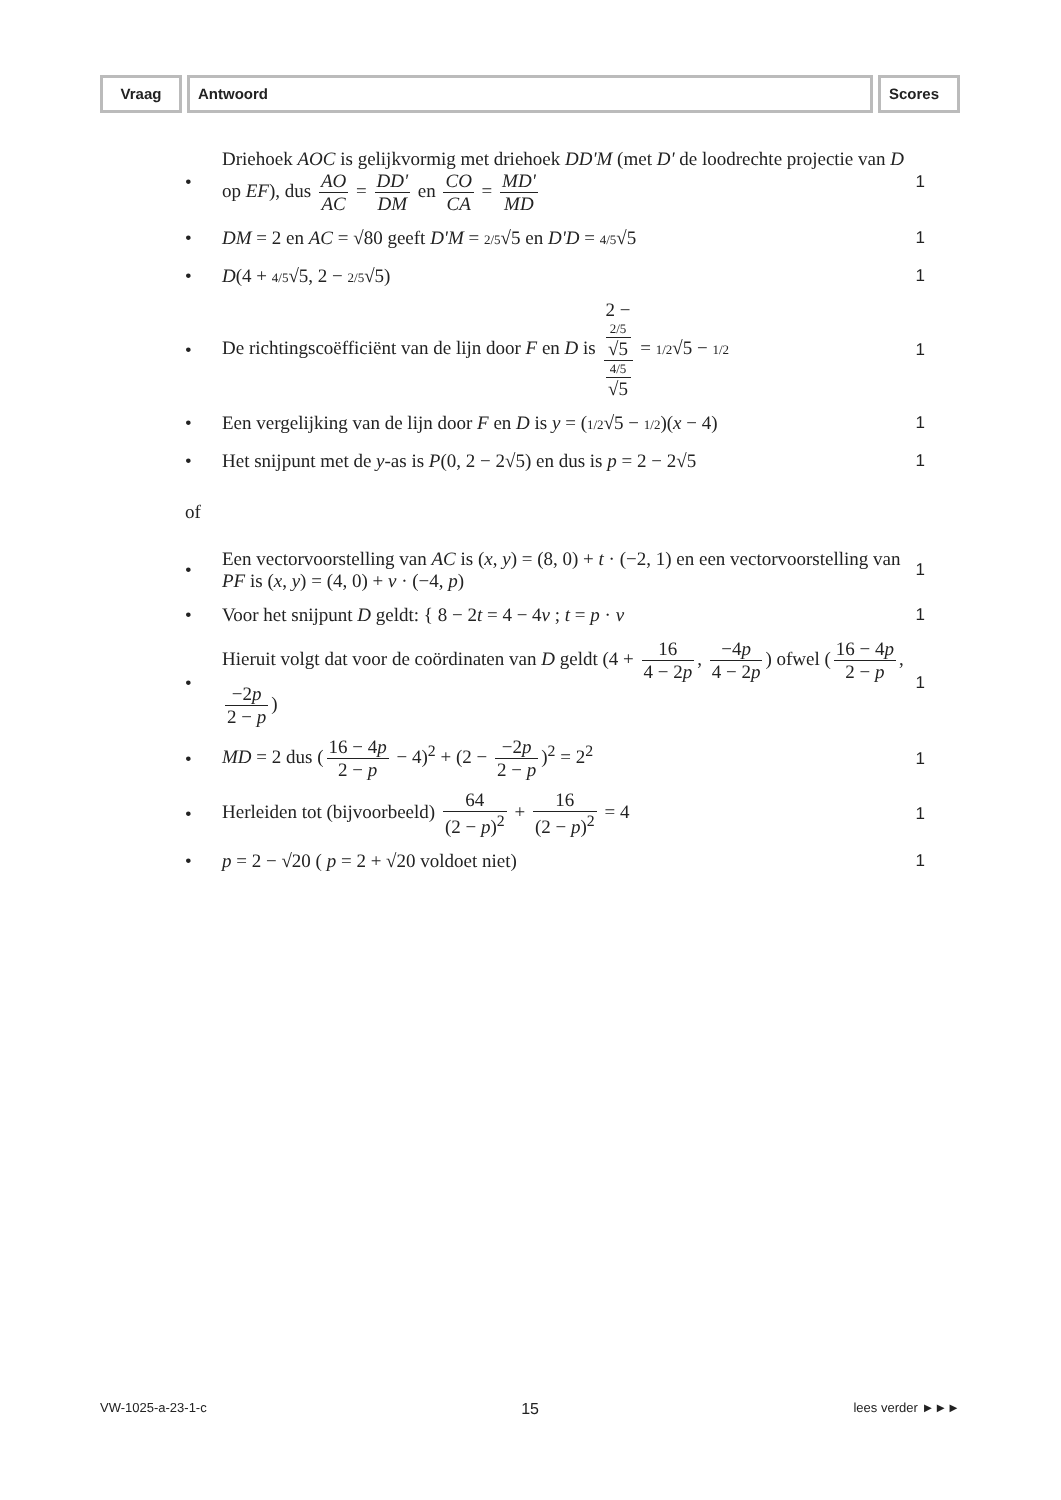Vraag Antwoord Scores
•
Driehoek AOC is gelijkvormig met driehoek DD'M (met D' de loodrechte projectie van D op EF), dus AO AC = DD' DM en CO CA = MD' MD
1
•
DM = 2 en AC = √80 geeft D'M = 2/5√5 en D'D = 4/5√5
1
• D(4 + 4/5√5, 2 − 2/5√5) 1
•
De richtingscoëfficiënt van de lijn door F en D is 2 −
2/5
√5 4/5
√5 = 1/2√5 − 1/2
1
•
Een vergelijking van de lijn door F en D is y = (1/2√5 − 1/2)(x − 4)
1
•
Het snijpunt met de y-as is P(0, 2 − 2√5) en dus is p = 2 − 2√5
1
of
•
Een vectorvoorstelling van AC is (x, y) = (8, 0) + t · (−2, 1) en een vectorvoorstelling van PF is (x, y) = (4, 0) + v · (−4, p)
1
•
Voor het snijpunt D geldt: { 8 − 2t = 4 − 4v ; t = p · v
1
•
Hieruit volgt dat voor de coördinaten van D geldt (4 + 16 4 − 2p, −4p 4 − 2p) ofwel (16 − 4p 2 − p, −2p 2 − p)
1
•
MD = 2 dus (16 − 4p 2 − p − 4)<sup>2</sup> + (2 − −2p 2 − p)<sup>2</sup> = 2<sup>2</sup>
1
•
Herleiden tot (bijvoorbeeld) 64 (2 − p)<sup>2</sup> + 16 (2 − p)<sup>2</sup> = 4
1
•
p = 2 − √20 ( p = 2 + √20 voldoet niet)
1
VW-1025-a-23-1-c 15 lees verder ►►►